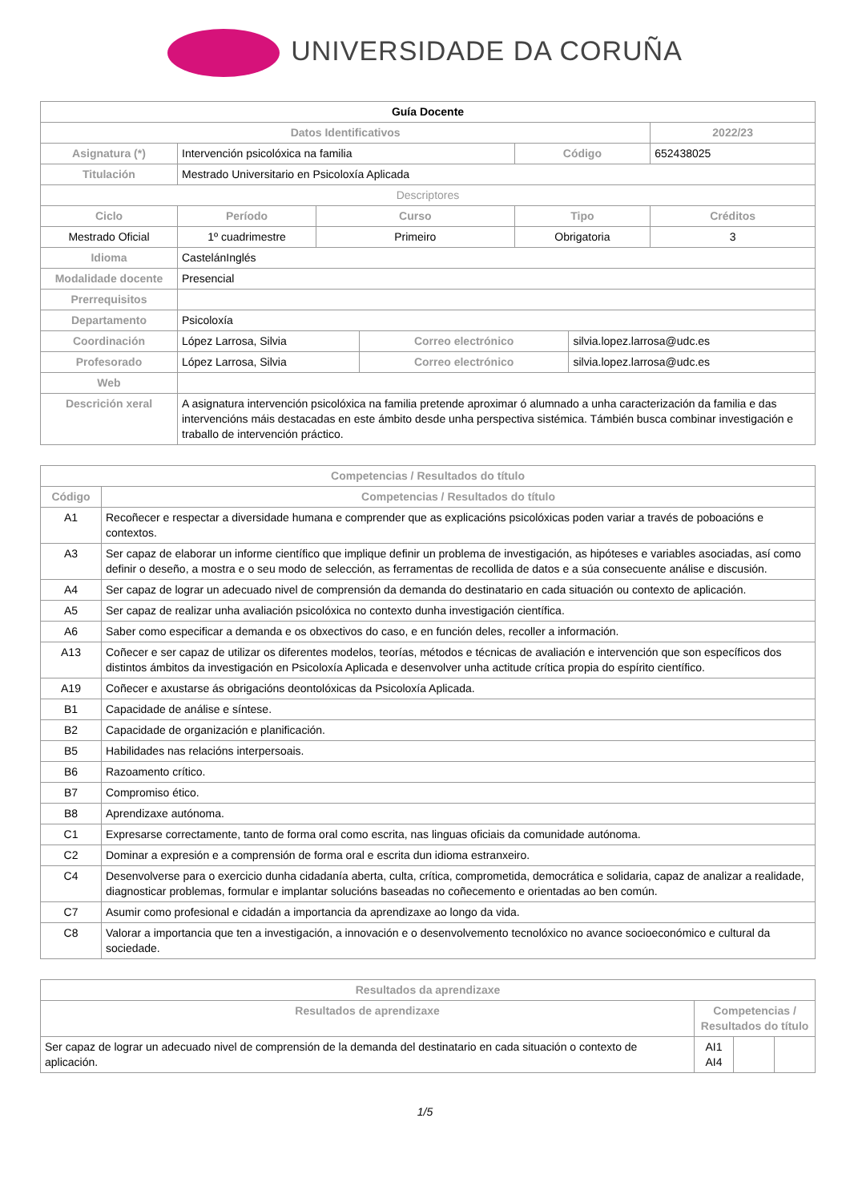UNIVERSIDADE DA CORUÑA
| Guía Docente | | | | | | | |
| Datos Identificativos | | | | | | | 2022/23 |
| Asignatura (*) | Intervención psicolóxica na familia | | | | Código | | 652438025 |
| Titulación | Mestrado Universitario en Psicoloxía Aplicada | | | | | | |
| Descriptores | | | | | | | |
| Ciclo | | Período | Curso | | Tipo | | Créditos |
| Mestrado Oficial | | 1º cuadrimestre | Primeiro | | Obrigatoria | | 3 |
| Idioma | CastelánInglés | | | | | | |
| Modalidade docente | Presencial | | | | | | |
| Prerrequisitos | | | | | | | |
| Departamento | Psicoloxía | | | | | | |
| Coordinación | López Larrosa, Silvia | | | Correo electrónico | | silvia.lopez.larrosa@udc.es | |
| Profesorado | López Larrosa, Silvia | | | Correo electrónico | | silvia.lopez.larrosa@udc.es | |
| Web | | | | | | | |
| Descrición xeral | A asignatura intervención psicolóxica na familia pretende aproximar ó alumnado a unha caracterización da familia e das intervencións máis destacadas en este ámbito desde unha perspectiva sistémica. Támbién busca combinar investigación e traballo de intervención práctico. | | | | | | |
| Competencias / Resultados do título | |
| --- | --- |
| Código | Competencias / Resultados do título |
| A1 | Recoñecer e respectar a diversidade humana e comprender que as explicacións psicolóxicas poden variar a través de poboacións e contextos. |
| A3 | Ser capaz de elaborar un informe científico que implique definir un problema de investigación, as hipóteses e variables asociadas, así como definir o deseño, a mostra e o seu modo de selección, as ferramentas de recollida de datos e a súa consecuente análise e discusión. |
| A4 | Ser capaz de lograr un adecuado nivel de comprensión da demanda do destinatario en cada situación ou contexto de aplicación. |
| A5 | Ser capaz de realizar unha avaliación psicolóxica no contexto dunha investigación científica. |
| A6 | Saber como especificar a demanda e os obxectivos do caso, e en función deles, recoller a información. |
| A13 | Coñecer e ser capaz de utilizar os diferentes modelos, teorías, métodos e técnicas de avaliación e intervención que son específicos dos distintos ámbitos da investigación en Psicoloxía Aplicada e desenvolver unha actitude crítica propia do espírito científico. |
| A19 | Coñecer e axustarse ás obrigacións deontolóxicas da Psicoloxía Aplicada. |
| B1 | Capacidade de análise e síntese. |
| B2 | Capacidade de organización e planificación. |
| B5 | Habilidades nas relacións interpersoais. |
| B6 | Razoamento crítico. |
| B7 | Compromiso ético. |
| B8 | Aprendizaxe autónoma. |
| C1 | Expresarse correctamente, tanto de forma oral como escrita, nas linguas oficiais da comunidade autónoma. |
| C2 | Dominar a expresión e a comprensión de forma oral e escrita dun idioma estranxeiro. |
| C4 | Desenvolverse para o exercicio dunha cidadanía aberta, culta, crítica, comprometida, democrática e solidaria, capaz de analizar a realidade, diagnosticar problemas, formular e implantar solucións baseadas no coñecemento e orientadas ao ben común. |
| C7 | Asumir como profesional e cidadán a importancia da aprendizaxe ao longo da vida. |
| C8 | Valorar a importancia que ten a investigación, a innovación e o desenvolvemento tecnolóxico no avance socioeconómico e cultural da sociedade. |
| Resultados da aprendizaxe | | | |
| --- | --- | --- | --- |
| Resultados de aprendizaxe | Competencias / Resultados do título | | |
| Ser capaz de lograr un adecuado nivel de comprensión de la demanda del destinatario en cada situación o contexto de aplicación. | AI1 AI4 | | |
1/5